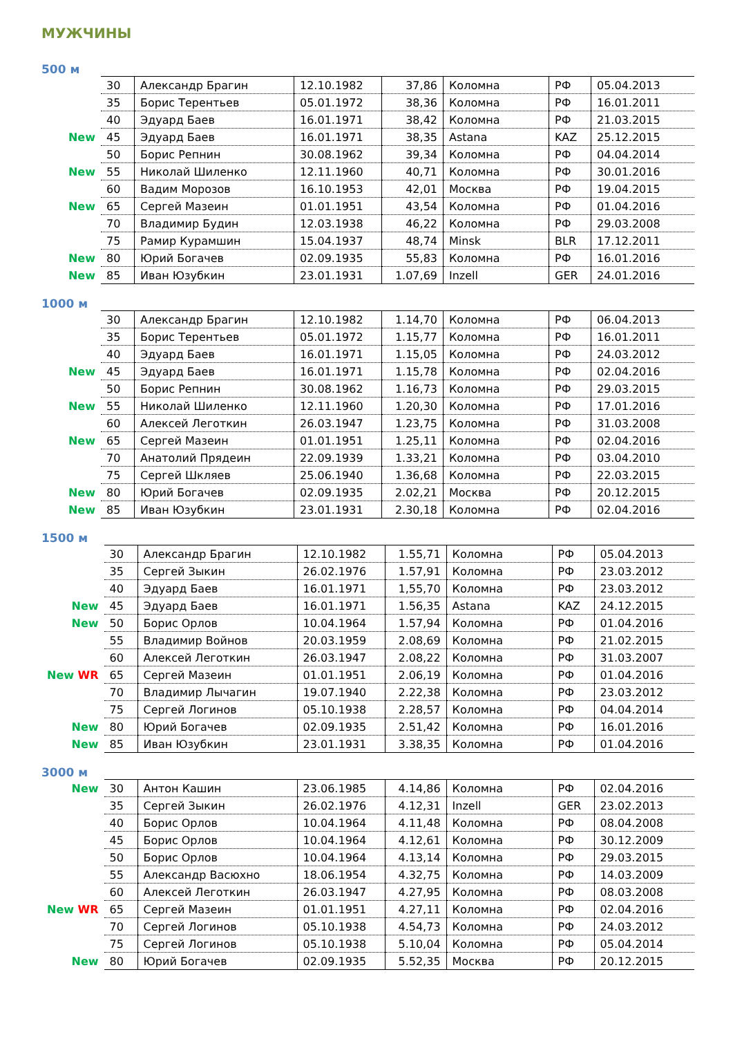МУЖЧИНЫ
500 м
| | 30 | Александр Брагин | 12.10.1982 | 37,86 | Коломна | РФ | 05.04.2013 |
| | 35 | Борис Терентьев | 05.01.1972 | 38,36 | Коломна | РФ | 16.01.2011 |
| | 40 | Эдуард Баев | 16.01.1971 | 38,42 | Коломна | РФ | 21.03.2015 |
| New | 45 | Эдуард Баев | 16.01.1971 | 38,35 | Astana | KAZ | 25.12.2015 |
| | 50 | Борис Репнин | 30.08.1962 | 39,34 | Коломна | РФ | 04.04.2014 |
| New | 55 | Николай Шиленко | 12.11.1960 | 40,71 | Коломна | РФ | 30.01.2016 |
| | 60 | Вадим Морозов | 16.10.1953 | 42,01 | Москва | РФ | 19.04.2015 |
| New | 65 | Сергей Мазеин | 01.01.1951 | 43,54 | Коломна | РФ | 01.04.2016 |
| | 70 | Владимир Будин | 12.03.1938 | 46,22 | Коломна | РФ | 29.03.2008 |
| | 75 | Рамир Курамшин | 15.04.1937 | 48,74 | Minsk | BLR | 17.12.2011 |
| New | 80 | Юрий Богачев | 02.09.1935 | 55,83 | Коломна | РФ | 16.01.2016 |
| New | 85 | Иван Юзубкин | 23.01.1931 | 1.07,69 | Inzell | GER | 24.01.2016 |
1000 м
| | 30 | Александр Брагин | 12.10.1982 | 1.14,70 | Коломна | РФ | 06.04.2013 |
| | 35 | Борис Терентьев | 05.01.1972 | 1.15,77 | Коломна | РФ | 16.01.2011 |
| | 40 | Эдуард Баев | 16.01.1971 | 1.15,05 | Коломна | РФ | 24.03.2012 |
| New | 45 | Эдуард Баев | 16.01.1971 | 1.15,78 | Коломна | РФ | 02.04.2016 |
| | 50 | Борис Репнин | 30.08.1962 | 1.16,73 | Коломна | РФ | 29.03.2015 |
| New | 55 | Николай Шиленко | 12.11.1960 | 1.20,30 | Коломна | РФ | 17.01.2016 |
| | 60 | Алексей Леготкин | 26.03.1947 | 1.23,75 | Коломна | РФ | 31.03.2008 |
| New | 65 | Сергей Мазеин | 01.01.1951 | 1.25,11 | Коломна | РФ | 02.04.2016 |
| | 70 | Анатолий Прядеин | 22.09.1939 | 1.33,21 | Коломна | РФ | 03.04.2010 |
| | 75 | Сергей Шкляев | 25.06.1940 | 1.36,68 | Коломна | РФ | 22.03.2015 |
| New | 80 | Юрий Богачев | 02.09.1935 | 2.02,21 | Москва | РФ | 20.12.2015 |
| New | 85 | Иван Юзубкин | 23.01.1931 | 2.30,18 | Коломна | РФ | 02.04.2016 |
1500 м
| | 30 | Александр Брагин | 12.10.1982 | 1.55,71 | Коломна | РФ | 05.04.2013 |
| | 35 | Сергей Зыкин | 26.02.1976 | 1.57,91 | Коломна | РФ | 23.03.2012 |
| | 40 | Эдуард Баев | 16.01.1971 | 1,55,70 | Коломна | РФ | 23.03.2012 |
| New | 45 | Эдуард Баев | 16.01.1971 | 1.56,35 | Astana | KAZ | 24.12.2015 |
| New | 50 | Борис Орлов | 10.04.1964 | 1.57,94 | Коломна | РФ | 01.04.2016 |
| | 55 | Владимир Войнов | 20.03.1959 | 2.08,69 | Коломна | РФ | 21.02.2015 |
| | 60 | Алексей Леготкин | 26.03.1947 | 2.08,22 | Коломна | РФ | 31.03.2007 |
| New WR | 65 | Сергей Мазеин | 01.01.1951 | 2.06,19 | Коломна | РФ | 01.04.2016 |
| | 70 | Владимир Лычагин | 19.07.1940 | 2.22,38 | Коломна | РФ | 23.03.2012 |
| | 75 | Сергей Логинов | 05.10.1938 | 2.28,57 | Коломна | РФ | 04.04.2014 |
| New | 80 | Юрий Богачев | 02.09.1935 | 2.51,42 | Коломна | РФ | 16.01.2016 |
| New | 85 | Иван Юзубкин | 23.01.1931 | 3.38,35 | Коломна | РФ | 01.04.2016 |
3000 м
| New | 30 | Антон Кашин | 23.06.1985 | 4.14,86 | Коломна | РФ | 02.04.2016 |
| | 35 | Сергей Зыкин | 26.02.1976 | 4.12,31 | Inzell | GER | 23.02.2013 |
| | 40 | Борис Орлов | 10.04.1964 | 4.11,48 | Коломна | РФ | 08.04.2008 |
| | 45 | Борис Орлов | 10.04.1964 | 4.12,61 | Коломна | РФ | 30.12.2009 |
| | 50 | Борис Орлов | 10.04.1964 | 4.13,14 | Коломна | РФ | 29.03.2015 |
| | 55 | Александр Васюхно | 18.06.1954 | 4.32,75 | Коломна | РФ | 14.03.2009 |
| | 60 | Алексей Леготкин | 26.03.1947 | 4.27,95 | Коломна | РФ | 08.03.2008 |
| New WR | 65 | Сергей Мазеин | 01.01.1951 | 4.27,11 | Коломна | РФ | 02.04.2016 |
| | 70 | Сергей Логинов | 05.10.1938 | 4.54,73 | Коломна | РФ | 24.03.2012 |
| | 75 | Сергей Логинов | 05.10.1938 | 5.10,04 | Коломна | РФ | 05.04.2014 |
| New | 80 | Юрий Богачев | 02.09.1935 | 5.52,35 | Москва | РФ | 20.12.2015 |